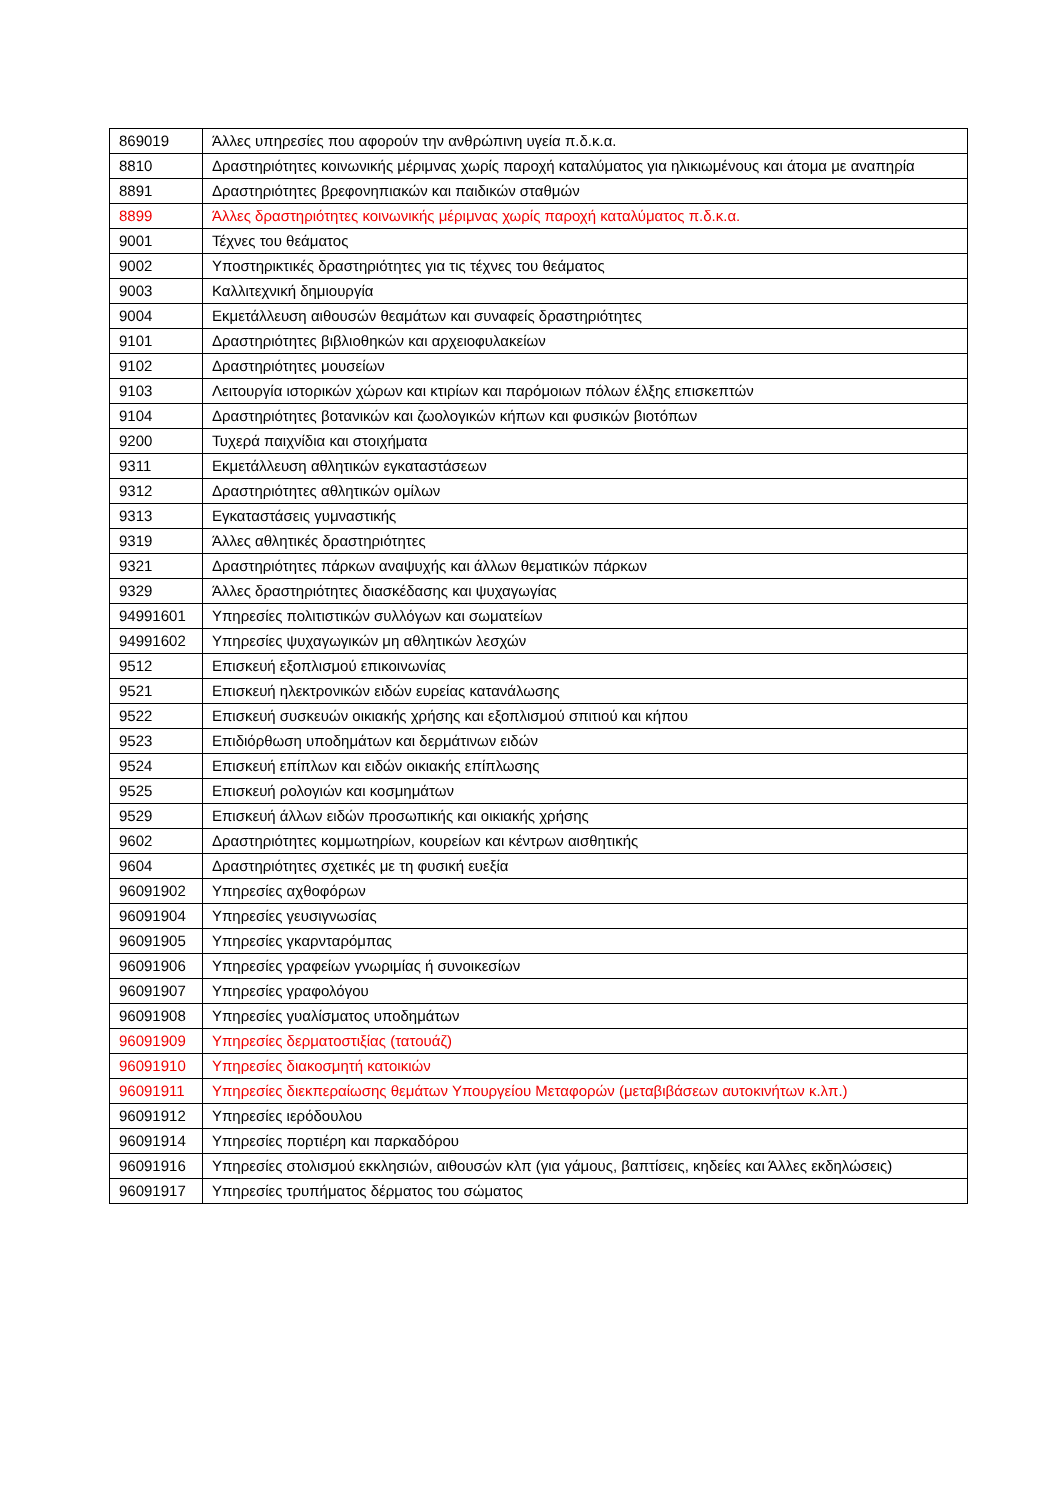| 869019 | Άλλες υπηρεσίες που αφορούν την ανθρώπινη υγεία π.δ.κ.α. |
| 8810 | Δραστηριότητες κοινωνικής μέριμνας χωρίς παροχή καταλύματος για ηλικιωμένους και άτομα με αναπηρία |
| 8891 | Δραστηριότητες βρεφονηπιακών και παιδικών σταθμών |
| 8899 | Άλλες δραστηριότητες κοινωνικής μέριμνας χωρίς παροχή καταλύματος π.δ.κ.α. |
| 9001 | Τέχνες του θεάματος |
| 9002 | Υποστηρικτικές δραστηριότητες για τις τέχνες του θεάματος |
| 9003 | Καλλιτεχνική δημιουργία |
| 9004 | Εκμετάλλευση αιθουσών θεαμάτων και συναφείς δραστηριότητες |
| 9101 | Δραστηριότητες βιβλιοθηκών και αρχειοφυλακείων |
| 9102 | Δραστηριότητες μουσείων |
| 9103 | Λειτουργία ιστορικών χώρων και κτιρίων και παρόμοιων πόλων έλξης επισκεπτών |
| 9104 | Δραστηριότητες βοτανικών και ζωολογικών κήπων και φυσικών βιοτόπων |
| 9200 | Τυχερά παιχνίδια και στοιχήματα |
| 9311 | Εκμετάλλευση αθλητικών εγκαταστάσεων |
| 9312 | Δραστηριότητες αθλητικών ομίλων |
| 9313 | Εγκαταστάσεις γυμναστικής |
| 9319 | Άλλες αθλητικές δραστηριότητες |
| 9321 | Δραστηριότητες πάρκων αναψυχής και άλλων θεματικών πάρκων |
| 9329 | Άλλες δραστηριότητες διασκέδασης και ψυχαγωγίας |
| 94991601 | Υπηρεσίες πολιτιστικών συλλόγων και σωματείων |
| 94991602 | Υπηρεσίες ψυχαγωγικών μη αθλητικών λεσχών |
| 9512 | Επισκευή εξοπλισμού επικοινωνίας |
| 9521 | Επισκευή ηλεκτρονικών ειδών ευρείας κατανάλωσης |
| 9522 | Επισκευή συσκευών οικιακής χρήσης και εξοπλισμού σπιτιού και κήπου |
| 9523 | Επιδιόρθωση υποδημάτων και δερμάτινων ειδών |
| 9524 | Επισκευή επίπλων και ειδών οικιακής επίπλωσης |
| 9525 | Επισκευή ρολογιών και κοσμημάτων |
| 9529 | Επισκευή άλλων ειδών προσωπικής και οικιακής χρήσης |
| 9602 | Δραστηριότητες κομμωτηρίων, κουρείων και κέντρων αισθητικής |
| 9604 | Δραστηριότητες σχετικές με τη φυσική ευεξία |
| 96091902 | Υπηρεσίες αχθοφόρων |
| 96091904 | Υπηρεσίες γευσιγνωσίας |
| 96091905 | Υπηρεσίες γκαρνταρόμπας |
| 96091906 | Υπηρεσίες γραφείων γνωριμίας ή συνοικεσίων |
| 96091907 | Υπηρεσίες γραφολόγου |
| 96091908 | Υπηρεσίες γυαλίσματος υποδημάτων |
| 96091909 | Υπηρεσίες δερματοστιξίας (τατουάζ) |
| 96091910 | Υπηρεσίες διακοσμητή κατοικιών |
| 96091911 | Υπηρεσίες διεκπεραίωσης θεμάτων Υπουργείου Μεταφορών (μεταβιβάσεων αυτοκινήτων κ.λπ.) |
| 96091912 | Υπηρεσίες ιερόδουλου |
| 96091914 | Υπηρεσίες πορτιέρη και παρκαδόρου |
| 96091916 | Υπηρεσίες στολισμού εκκλησιών, αιθουσών κλπ (για γάμους, βαπτίσεις, κηδείες και Άλλες εκδηλώσεις) |
| 96091917 | Υπηρεσίες τρυπήματος δέρματος του σώματος |